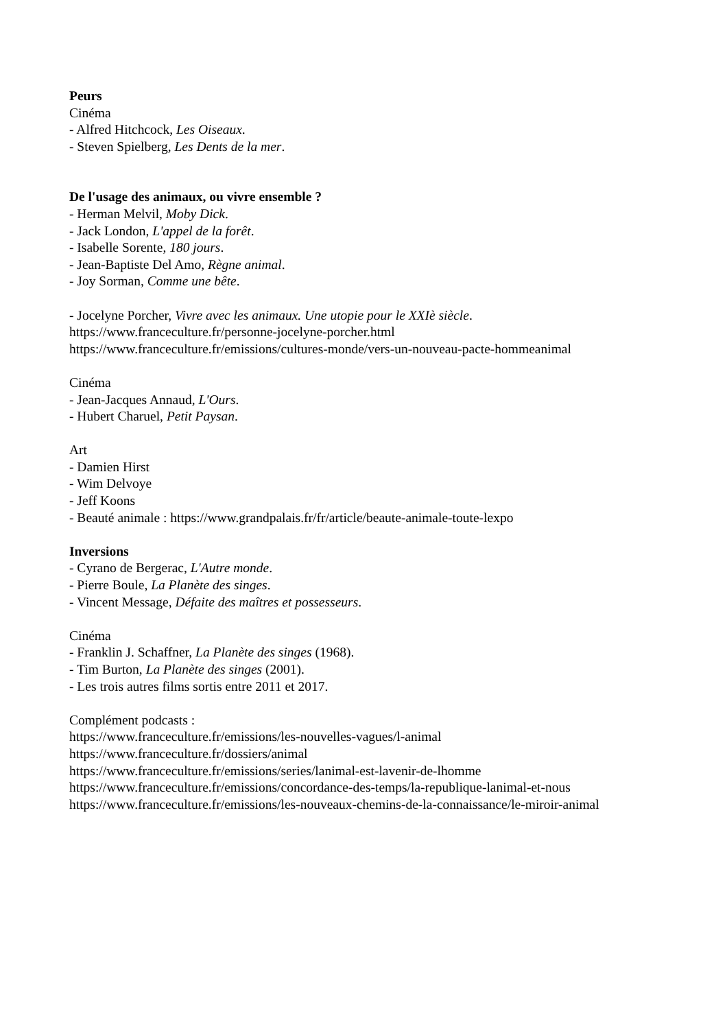Peurs
Cinéma
- Alfred Hitchcock, Les Oiseaux.
- Steven Spielberg, Les Dents de la mer.
De l'usage des animaux, ou vivre ensemble ?
- Herman Melvil, Moby Dick.
- Jack London, L'appel de la forêt.
- Isabelle Sorente, 180 jours.
- Jean-Baptiste Del Amo, Règne animal.
- Joy Sorman, Comme une bête.
- Jocelyne Porcher, Vivre avec les animaux. Une utopie pour le XXIè siècle.
https://www.franceculture.fr/personne-jocelyne-porcher.html
https://www.franceculture.fr/emissions/cultures-monde/vers-un-nouveau-pacte-hommeanimal
Cinéma
- Jean-Jacques Annaud, L'Ours.
- Hubert Charuel, Petit Paysan.
Art
- Damien Hirst
- Wim Delvoye
- Jeff Koons
- Beauté animale : https://www.grandpalais.fr/fr/article/beaute-animale-toute-lexpo
Inversions
- Cyrano de Bergerac, L'Autre monde.
- Pierre Boule, La Planète des singes.
- Vincent Message, Défaite des maîtres et possesseurs.
Cinéma
- Franklin J. Schaffner, La Planète des singes (1968).
- Tim Burton, La Planète des singes (2001).
- Les trois autres films sortis entre 2011 et 2017.
Complément podcasts :
https://www.franceculture.fr/emissions/les-nouvelles-vagues/l-animal
https://www.franceculture.fr/dossiers/animal
https://www.franceculture.fr/emissions/series/lanimal-est-lavenir-de-lhomme
https://www.franceculture.fr/emissions/concordance-des-temps/la-republique-lanimal-et-nous
https://www.franceculture.fr/emissions/les-nouveaux-chemins-de-la-connaissance/le-miroir-animal